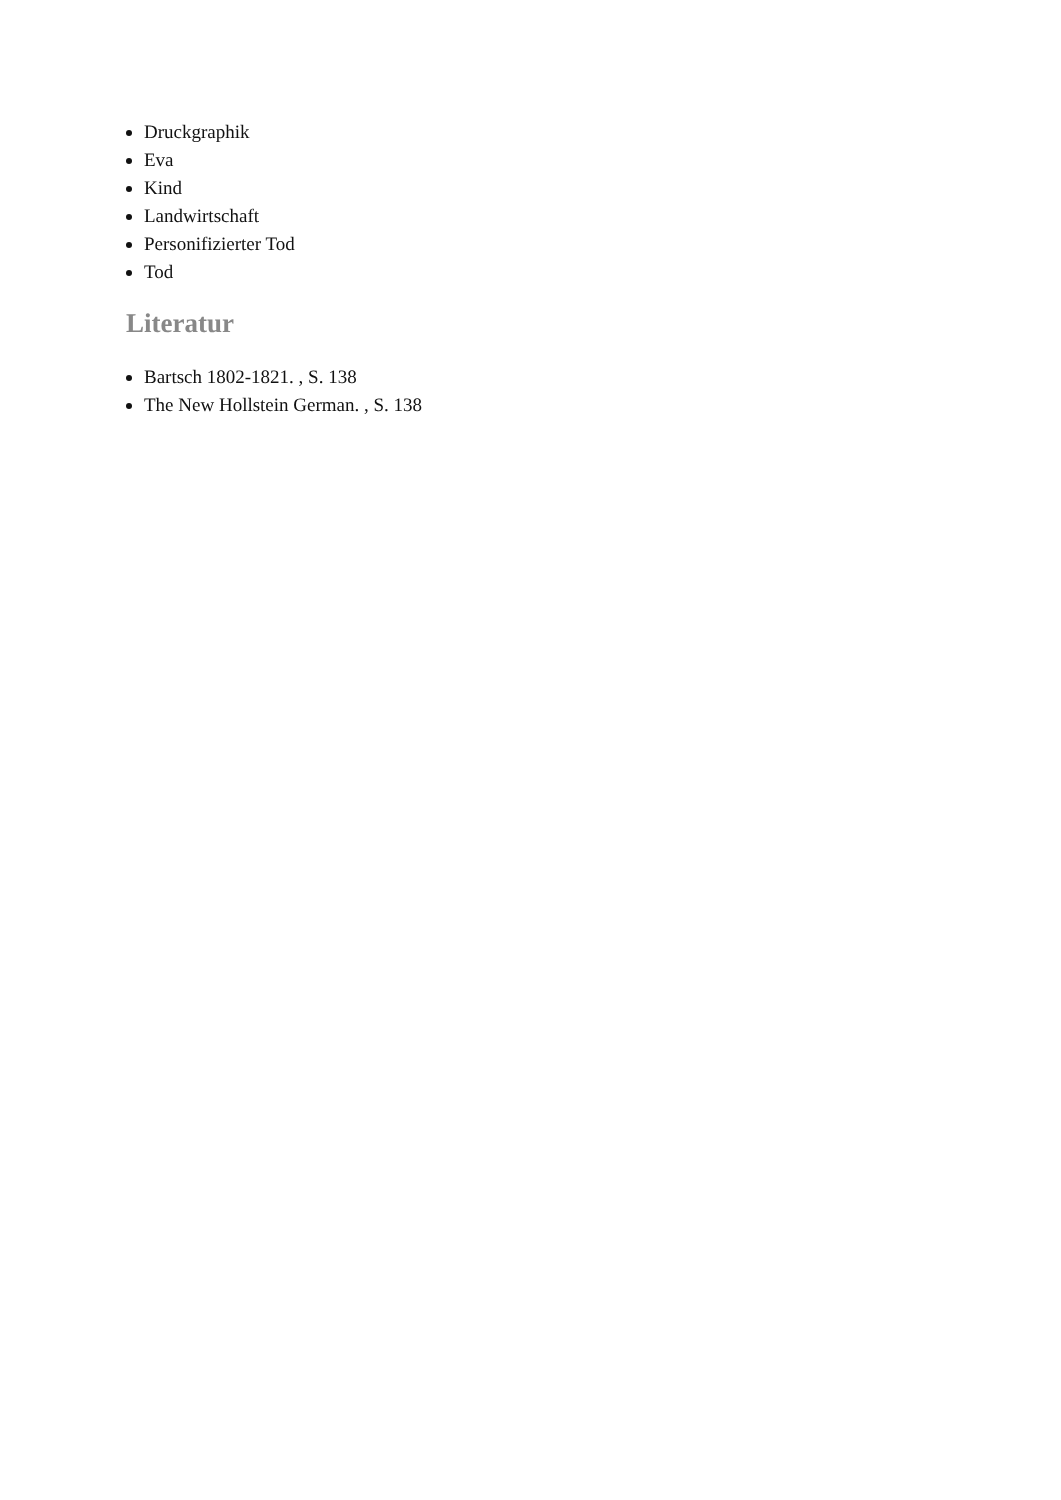Druckgraphik
Eva
Kind
Landwirtschaft
Personifizierter Tod
Tod
Literatur
Bartsch 1802-1821. , S. 138
The New Hollstein German. , S. 138